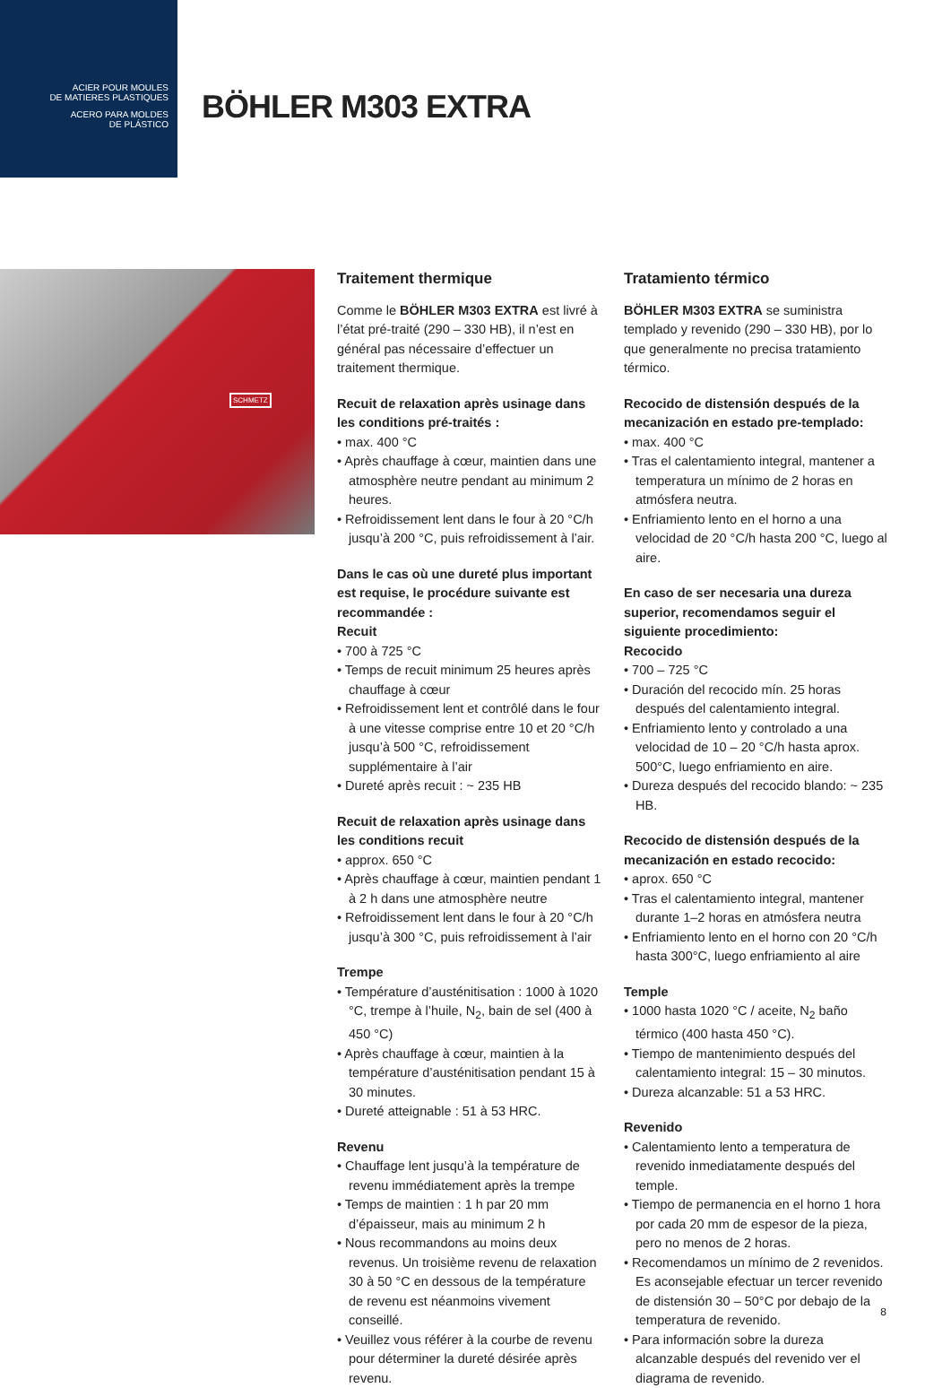ACIER POUR MOULES
DE MATIERES PLASTIQUES
ACERO PARA MOLDES
DE PLÁSTICO
BÖHLER M303 EXTRA
SCHMETZ
Traitement thermique
Comme le BÖHLER M303 EXTRA est livré à l’état pré-traité (290 – 330 HB), il n’est en général pas nécessaire d’effectuer un traitement thermique.
Recuit de relaxation après usinage dans les conditions pré-traités :
• max. 400 °C
• Après chauffage à cœur, maintien dans une atmosphère neutre pendant au minimum 2 heures.
• Refroidissement lent dans le four à 20 °C/h jusqu’à 200 °C, puis refroidissement à l’air.
Dans le cas où une dureté plus important est requise, le procédure suivante est recommandée :
Recuit
• 700 à 725 °C
• Temps de recuit minimum 25 heures après chauffage à cœur
• Refroidissement lent et contrôlé dans le four à une vitesse comprise entre 10 et 20 °C/h jusqu’à 500 °C, refroidissement supplémentaire à l’air
• Dureté après recuit : ~ 235 HB
Recuit de relaxation après usinage dans les conditions recuit
• approx. 650 °C
• Après chauffage à cœur, maintien pendant 1 à 2 h dans une atmosphère neutre
• Refroidissement lent dans le four à 20 °C/h jusqu’à 300 °C, puis refroidissement à l’air
Trempe
• Température d’austénitisation : 1000 à 1020 °C, trempe à l’huile, N<sub>2</sub>, bain de sel (400 à 450 °C)
• Après chauffage à cœur, maintien à la température d’austénitisation pendant 15 à 30 minutes.
• Dureté atteignable : 51 à 53 HRC.
Revenu
• Chauffage lent jusqu’à la température de revenu immédiatement après la trempe
• Temps de maintien : 1 h par 20 mm d’épaisseur, mais au minimum 2 h
• Nous recommandons au moins deux revenus. Un troisième revenu de relaxation 30 à 50 °C en dessous de la température de revenu est néanmoins vivement conseillé.
• Veuillez vous référer à la courbe de revenu pour déterminer la dureté désirée après revenu.
Tratamiento térmico
BÖHLER M303 EXTRA se suministra templado y revenido (290 – 330 HB), por lo que generalmente no precisa tratamiento térmico.
Recocido de distensión después de la mecanización en estado pre-templado:
• max. 400 °C
• Tras el calentamiento integral, mantener a temperatura un mínimo de 2 horas en atmósfera neutra.
• Enfriamiento lento en el horno a una velocidad de 20 °C/h hasta 200 °C, luego al aire.
En caso de ser necesaria una dureza superior, recomendamos seguir el siguiente procedimiento:
Recocido
• 700 – 725 °C
• Duración del recocido mín. 25 horas después del calentamiento integral.
• Enfriamiento lento y controlado a una velocidad de 10 – 20 °C/h hasta aprox. 500°C, luego enfriamiento en aire.
• Dureza después del recocido blando: ~ 235 HB.
Recocido de distensión después de la mecanización en estado recocido:
• aprox. 650 °C
• Tras el calentamiento integral, mantener durante 1–2 horas en atmósfera neutra
• Enfriamiento lento en el horno con 20 °C/h hasta 300°C, luego enfriamiento al aire
Temple
• 1000 hasta 1020 °C / aceite, N<sub>2</sub> baño térmico (400 hasta 450 °C).
• Tiempo de mantenimiento después del calentamiento integral: 15 – 30 minutos.
• Dureza alcanzable: 51 a 53 HRC.
Revenido
• Calentamiento lento a temperatura de revenido inmediatamente después del temple.
• Tiempo de permanencia en el horno 1 hora por cada 20 mm de espesor de la pieza, pero no menos de 2 horas.
• Recomendamos un mínimo de 2 revenidos. Es aconsejable efectuar un tercer revenido de distensión 30 – 50°C por debajo de la temperatura de revenido.
• Para información sobre la dureza alcanzable después del revenido ver el diagrama de revenido.
8